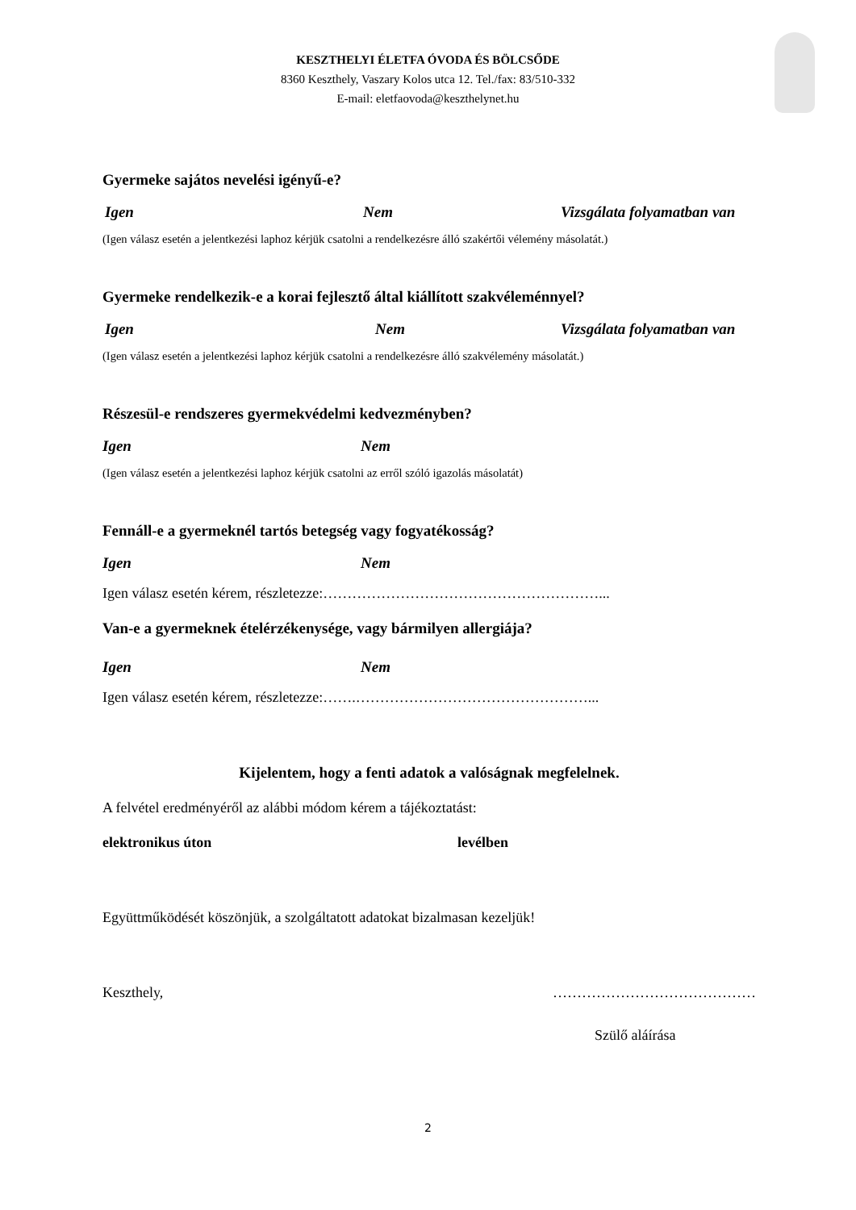KESZTHELYI ÉLETFA ÓVODA ÉS BÖLCSŐDE
8360 Keszthely, Vaszary Kolos utca 12. Tel./fax: 83/510-332
E-mail: eletfaovoda@keszthelynet.hu
Gyermeke sajátos nevelési igényű-e?
Igen Nem Vizsgálata folyamatban van
(Igen válasz esetén a jelentkezési laphoz kérjük csatolni a rendelkezésre álló szakértői vélemény másolatát.)
Gyermeke rendelkezik-e a korai fejlesztő által kiállított szakvéleménnyel?
Igen Nem Vizsgálata folyamatban van
(Igen válasz esetén a jelentkezési laphoz kérjük csatolni a rendelkezésre álló szakvélemény másolatát.)
Részesül-e rendszeres gyermekvédelmi kedvezményben?
Igen Nem
(Igen válasz esetén a jelentkezési laphoz kérjük csatolni az erről szóló igazolás másolatát)
Fennáll-e a gyermeknél tartós betegség vagy fogyatékosság?
Igen Nem
Igen válasz esetén kérem, részletezze:…………………………………………………...
Van-e a gyermeknek ételérzékenysége, vagy bármilyen allergiája?
Igen Nem
Igen válasz esetén kérem, részletezze:…….…………………………………………...
Kijelentem, hogy a fenti adatok a valóságnak megfelelnek.
A felvétel eredményéről az alábbi módom kérem a tájékoztatást:
elektronikus úton levélben
Együttműködését köszönjük, a szolgáltatott adatokat bizalmasan kezeljük!
Keszthely, ……………………………………
Szülő aláírása
2